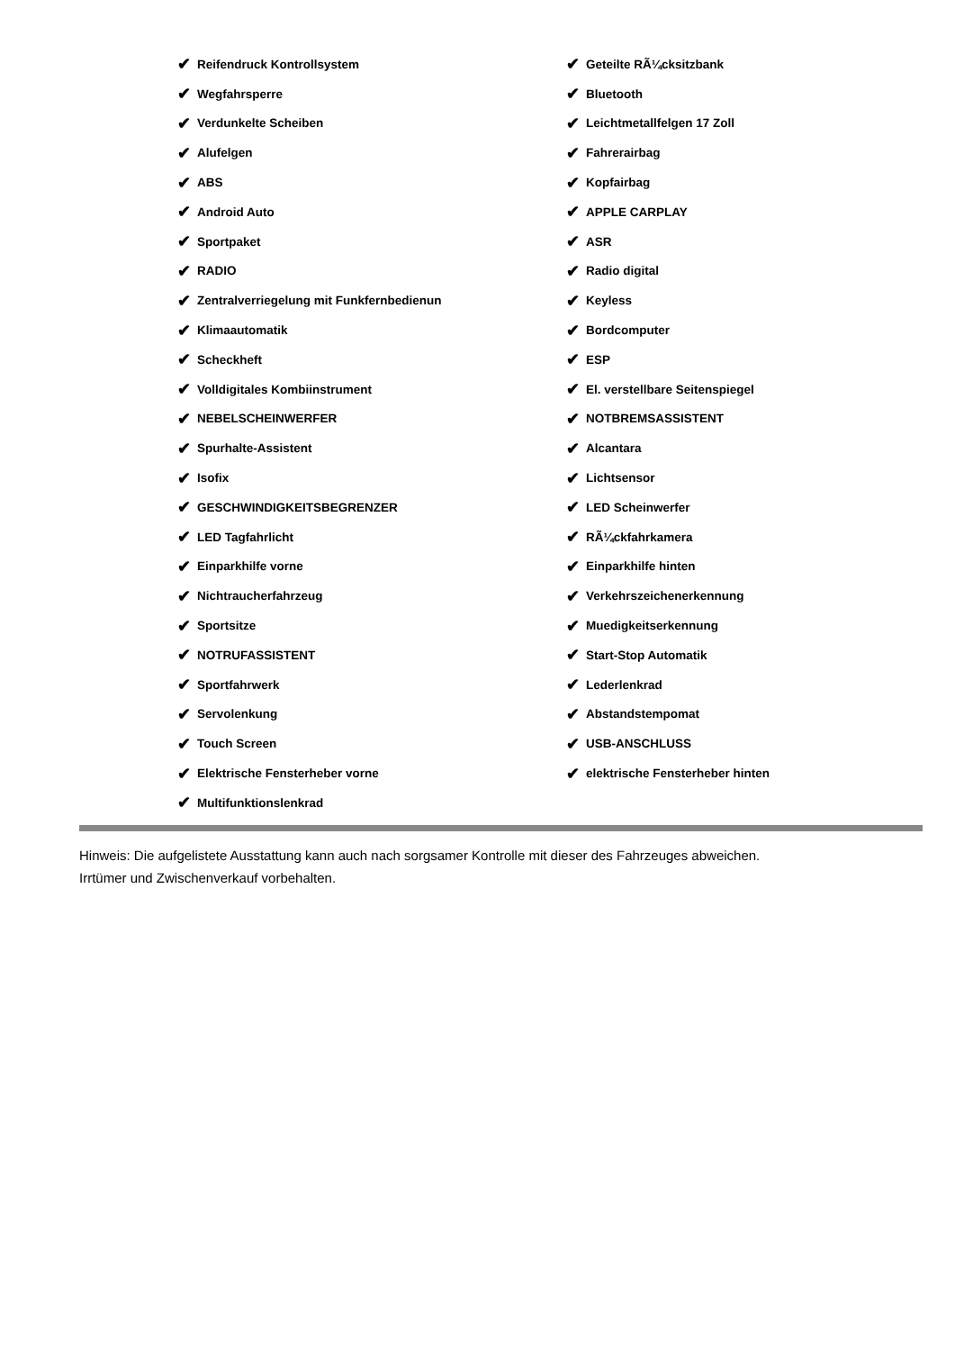✔ Reifendruck Kontrollsystem
✔ Wegfahrsperre
✔ Verdunkelte Scheiben
✔ Alufelgen
✔ ABS
✔ Android Auto
✔ Sportpaket
✔ RADIO
✔ Zentralverriegelung mit Funkfernbedienun
✔ Klimaautomatik
✔ Scheckheft
✔ Volldigitales Kombiinstrument
✔ NEBELSCHEINWERFER
✔ Spurhalte-Assistent
✔ Isofix
✔ GESCHWINDIGKEITSBEGRENZER
✔ LED Tagfahrlicht
✔ Einparkhilfe vorne
✔ Nichtraucherfahrzeug
✔ Sportsitze
✔ NOTRUFASSISTENT
✔ Sportfahrwerk
✔ Servolenkung
✔ Touch Screen
✔ Elektrische Fensterheber vorne
✔ Multifunktionslenkrad
✔ Geteilte RÃ¼cksitzbank
✔ Bluetooth
✔ Leichtmetallfelgen 17 Zoll
✔ Fahrerairbag
✔ Kopfairbag
✔ APPLE CARPLAY
✔ ASR
✔ Radio digital
✔ Keyless
✔ Bordcomputer
✔ ESP
✔ El. verstellbare Seitenspiegel
✔ NOTBREMSASSISTENT
✔ Alcantara
✔ Lichtsensor
✔ LED Scheinwerfer
✔ RÃ¼ckfahrkamera
✔ Einparkhilfe hinten
✔ Verkehrszeichenerkennung
✔ Muedigkeitserkennung
✔ Start-Stop Automatik
✔ Lederlenkrad
✔ Abstandstempomat
✔ USB-ANSCHLUSS
✔ elektrische Fensterheber hinten
Hinweis: Die aufgelistete Ausstattung kann auch nach sorgsamer Kontrolle mit dieser des Fahrzeuges abweichen. Irrtümer und Zwischenverkauf vorbehalten.